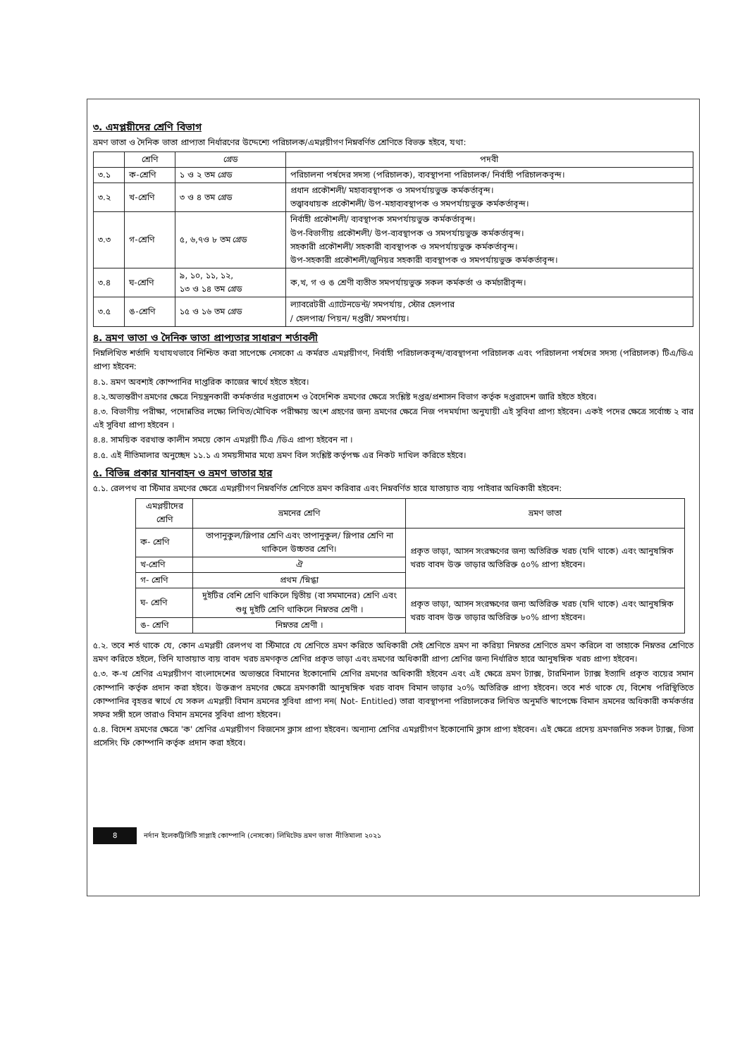৩. এমপ্লয়ীদের শ্রেণি বিভাগ
ভ্রমণ ভাতা ও দৈনিক ভাতা প্রাপ্যতা নির্ধারণের উদ্দেশ্যে পরিচালক/এমপ্লয়ীগণ নিম্নবর্ণিত শ্রেণিতে বিভক্ত হইবে, যথা:
| | শ্রেণি | গ্রেড | পদবী |
| --- | --- | --- | --- |
| ৩.১ | ক-শ্রেণি | ১ ও ২ তম গ্রেড | পরিচালনা পর্ষদের সদস্য (পরিচালক), ব্যবস্থাপনা পরিচালক/ নির্বাহী পরিচালকবৃন্দ। |
| ৩.২ | খ-শ্রেণি | ৩ ও ৪ তম গ্রেড | প্রধান প্রকৌশলী/ মহাব্যবস্থাপক ও সমপর্যায়ভুক্ত কর্মকর্তাবৃন্দ। তত্ত্বাবধায়ক প্রকৌশলী/ উপ-মহাব্যবস্থাপক ও সমপর্যায়ভুক্ত কর্মকর্তাবৃন্দ। |
| ৩.৩ | গ-শ্রেণি | ৫, ৬,৭ও ৮ তম গ্রেড | নির্বাহী প্রকৌশলী/ ব্যবস্থাপক সমপর্যায়ভুক্ত কর্মকর্তাবৃন্দ। উপ-বিভাগীয় প্রকৌশলী/ উপ-ব্যবস্থাপক ও সমপর্যায়ভুক্ত কর্মকর্তাবৃন্দ। সহকারী প্রকৌশলী/ সহকারী ব্যবস্থাপক ও সমপর্যায়ভুক্ত কর্মকর্তাবৃন্দ। উপ-সহকারী প্রকৌশলী/জুনিয়র সহকারী ব্যবস্থাপক ও সমপর্যায়ভুক্ত কর্মকর্তাবৃন্দ। |
| ৩.৪ | ঘ-শ্রেণি | ৯, ১০, ১১, ১২, ১৩ ও ১৪ তম গ্রেড | ক,খ, গ ও ঙ শ্রেণী ব্যতীত সমপর্যায়ভুক্ত সকল কর্মকর্তা ও কর্মচারীবৃন্দ। |
| ৩.৫ | ঙ-শ্রেণি | ১৫ ও ১৬ তম গ্রেড | ল্যাবরেটরী এ্যাটেনডেন্ট/ সমপর্যায়, স্টোর হেলপার / হেলপার/ পিয়ন/ দপ্তরী/ সমপর্যায়। |
৪. ভ্রমণ ভাতা ও দৈনিক ভাতা প্রাপ্যতার সাধারণ শর্তাবলী
নিম্নলিখিত শর্তাদি যথাযথভাবে নিশ্চিত করা সাপেক্ষে নেসকো এ কর্মরত এমপ্লয়ীগণ, নির্বাহী পরিচালকবৃন্দ/ব্যবস্থাপনা পরিচালক এবং পরিচালনা পর্ষদের সদস্য (পরিচালক) টিএ/ডিএ প্রাপ্য হইবেন:
৪.১. ভ্রমণ অবশ্যই কোম্পানির দাপ্তরিক কাজের স্বার্থে হইতে হইবে।
৪.২.অভ্যন্তরীণ ভ্রমণের ক্ষেত্রে নিয়ন্ত্রনকারী কর্মকর্তার দপ্তরাদেশ ও বৈদেশিক ভ্রমণের ক্ষেত্রে সংশ্লিষ্ট দপ্তর/প্রশাসন বিভাগ কর্তৃক দপ্তরাদেশ জারি হইতে হইবে।
৪.৩. বিভাগীয় পরীক্ষা, পদোন্নতির লক্ষ্যে লিখিত/মৌখিক পরীক্ষায় অংশ গ্রহণের জন্য ভ্রমণের ক্ষেত্রে নিজ পদমর্যাদা অনুযায়ী এই সুবিধা প্রাপ্য হইবেন। একই পদের ক্ষেত্রে সর্বোচ্চ ২ বার এই সুবিধা প্রাপ্য হইবেন ।
৪.৪. সাময়িক বরখাস্ত কালীন সময়ে কোন এমপ্লয়ী টিএ /ডিএ প্রাপ্য হইবেন না ।
৪.৫. এই নীতিমালার অনুচ্ছেদ ১১.১ এ সময়সীমার মধ্যে ভ্রমণ বিল সংশ্লিষ্ট কর্তৃপক্ষ এর নিকট দাখিল করিতে হইবে।
৫. বিভিন্ন প্রকার যানবাহন ও ভ্রমণ ভাতার হার
৫.১. রেলপথ বা স্টিমার ভ্রমণের ক্ষেত্রে এমপ্লয়ীগণ নিম্নবর্ণিত শ্রেণিতে ভ্রমণ করিবার এবং নিম্নবর্ণিত হারে যাতায়াত ব্যয় পাইবার অধিকারী হইবেন:
| এমপ্লয়ীদের শ্রেণি | ভ্রমনের শ্রেণি | ভ্রমণ ভাতা |
| --- | --- | --- |
| ক- শ্রেণি | তাপানুকুল/স্লিপার শ্রেণি এবং তাপানুকুল/ স্লিপার শ্রেণি না থাকিলে উচ্চতর শ্রেণি। | প্রকৃত ভাড়া, আসন সংরক্ষণের জন্য অতিরিক্ত খরচ (যদি থাকে) এবং আনুষঙ্গিক খরচ বাবদ উক্ত ভাড়ার অতিরিক্ত ৫০% প্রাপ্য হইবেন। |
| খ-শ্রেণি | ঐ | |
| গ- শ্রেণি | প্রথম /স্নিগ্ধা | |
| ঘ- শ্রেণি | দুইটির বেশি শ্রেণি থাকিলে দ্বিতীয় (বা সমমানের) শ্রেণি এবং শুধু দুইটি শ্রেণি থাকিলে নিম্নতর শ্রেণী । | প্রকৃত ভাড়া, আসন সংরক্ষণের জন্য অতিরিক্ত খরচ (যদি থাকে) এবং আনুষঙ্গিক খরচ বাবদ উক্ত ভাড়ার অতিরিক্ত ৮০% প্রাপ্য হইবেন। |
| ঙ- শ্রেণি | নিম্নতর শ্রেণী । | |
৫.২. তবে শর্ত থাকে যে, কোন এমপ্লয়ী রেলপথ বা স্টিমারে যে শ্রেণিতে ভ্রমণ করিতে অধিকারী সেই শ্রেণিতে ভ্রমণ না করিয়া নিম্নতর শ্রেণিতে ভ্রমণ করিলে বা তাহাকে নিম্নতর শ্রেণিতে ভ্রমণ করিতে হইলে, তিনি যাতায়াত ব্যয় বাবদ খরচ ভ্রমণকৃত শ্রেণির প্রকৃত ভাড়া এবং ভ্রমণের অধিকারী প্রাপ্য শ্রেণির জন্য নির্ধারিত হারে আনুষঙ্গিক খরচ প্রাপ্য হইবেন।
৫.৩. ক-খ শ্রেণির এমপ্লয়ীগণ বাংলাদেশের অভ্যন্তরে বিমানের ইকোনোমি শ্রেণির ভ্রমণের অধিকারী হইবেন এবং এই ক্ষেত্রে ভ্রমণ ট্যাক্স, টারমিনাল ট্যাক্স ইত্যাদি প্রকৃত ব্যয়ের সমান কোম্পানি কর্তৃক প্রদান করা হইবে। উক্তরূপ ভ্রমণের ক্ষেত্রে ভ্রমণকারী আনুষঙ্গিক খরচ বাবদ বিমান ভাড়ার ২০% অতিরিক্ত প্রাপ্য হইবেন। তবে শর্ত থাকে যে, বিশেষ পরিস্থিতিতে কোম্পানির বৃহত্তর স্বার্থে যে সকল এমপ্লয়ী বিমান ভ্রমনের সুবিধা প্রাপ্য নন( Not- Entitled) তারা ব্যবস্থাপনা পরিচালকের লিখিত অনুমতি স্বাপেক্ষে বিমান ভ্রমনের অধিকারী কর্মকর্তার সফর সঙ্গী হলে তারাও বিমান ভ্রমনের সুবিধা প্রাপ্য হইবেন।
৫.৪. বিদেশ ভ্রমণের ক্ষেত্রে 'ক' শ্রেণির এমপ্লয়ীগণ বিজনেস ক্লাস প্রাপ্য হইবেন। অন্যান্য শ্রেণির এমপ্লয়ীগণ ইকোনোমি ক্লাস প্রাপ্য হইবেন। এই ক্ষেত্রে প্রদেয় ভ্রমণজনিত সকল ট্যাক্স, ভিসা প্রসেসিং ফি কোম্পানি কর্তৃক প্রদান করা হইবে।
8 নর্দান ইলেকট্রিসিটি সাপ্লাই কোম্পানি (নেসকো) লিমিটেড ভ্রমণ ভাতা নীতিমালা ২০২১